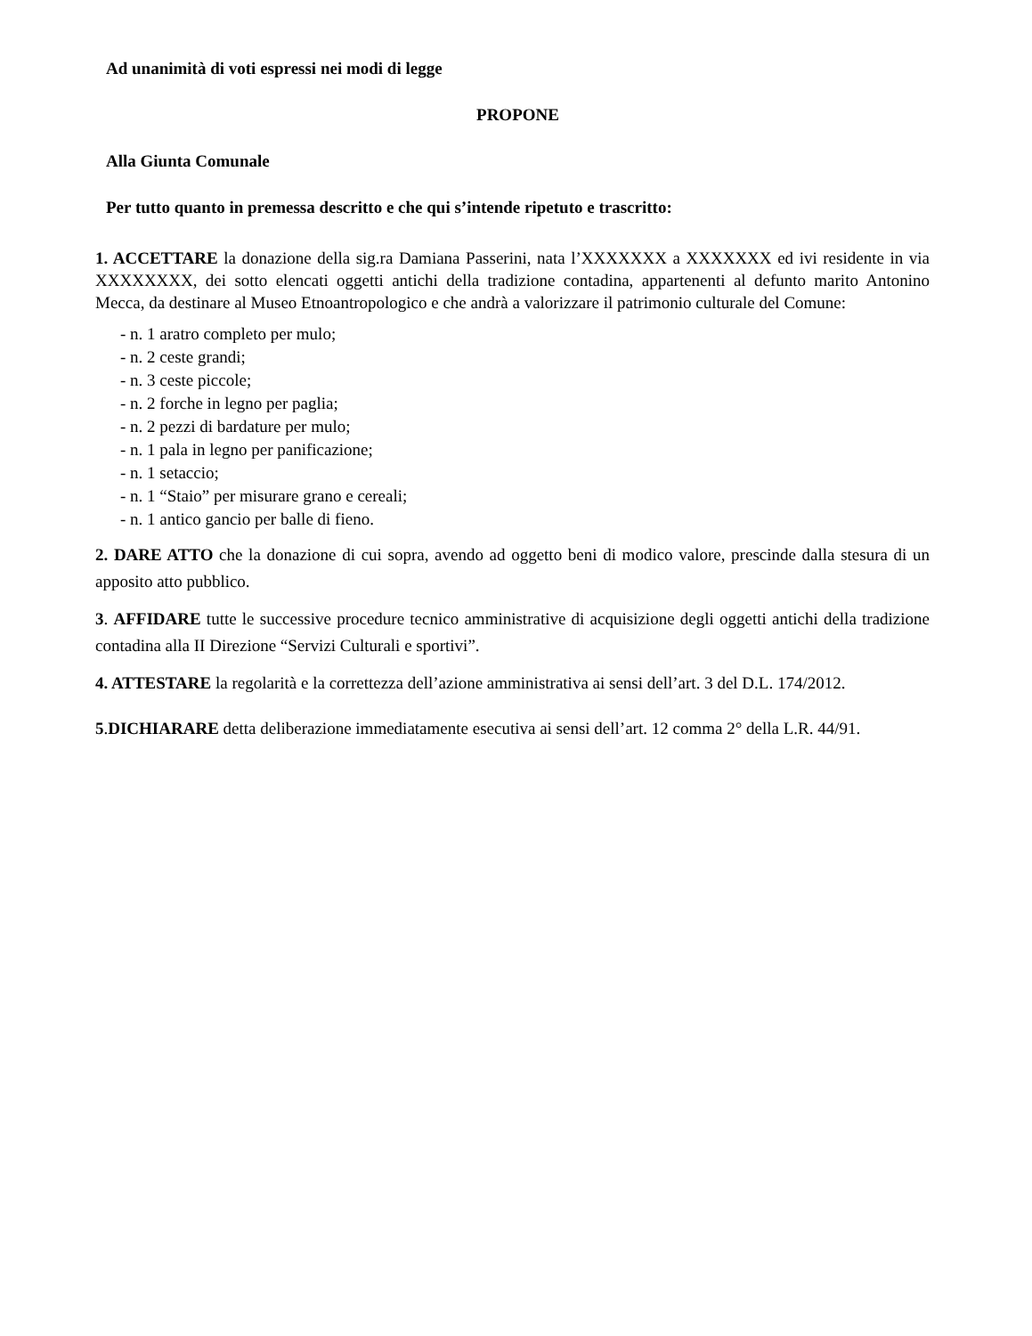Ad unanimità di voti espressi nei modi di legge
PROPONE
Alla Giunta Comunale
Per tutto quanto in premessa descritto e che qui s’intende ripetuto e trascritto:
1. ACCETTARE la donazione della sig.ra Damiana Passerini, nata l’XXXXXXX a XXXXXXX ed ivi residente in via XXXXXXXX, dei sotto elencati oggetti antichi della tradizione contadina, appartenenti al defunto marito Antonino Mecca, da destinare al Museo Etnoantropologico e che andrà a valorizzare il patrimonio culturale del Comune:
- n. 1 aratro completo per mulo;
- n. 2 ceste grandi;
- n. 3 ceste piccole;
- n. 2 forche in legno per paglia;
- n. 2 pezzi di bardature per mulo;
- n. 1 pala in legno per panificazione;
- n. 1 setaccio;
- n. 1 “Staio” per misurare grano e cereali;
- n. 1 antico gancio per balle di fieno.
2. DARE ATTO che la donazione di cui sopra, avendo ad oggetto beni di modico valore, prescinde dalla stesura di un apposito atto pubblico.
3. AFFIDARE tutte le successive procedure tecnico amministrative di acquisizione degli oggetti antichi della tradizione contadina alla II Direzione “Servizi Culturali e sportivi”.
4. ATTESTARE la regolarità e la correttezza dell’azione amministrativa ai sensi dell’art. 3 del D.L. 174/2012.
5.DICHIARARE detta deliberazione immediatamente esecutiva ai sensi dell’art. 12 comma 2° della L.R. 44/91.